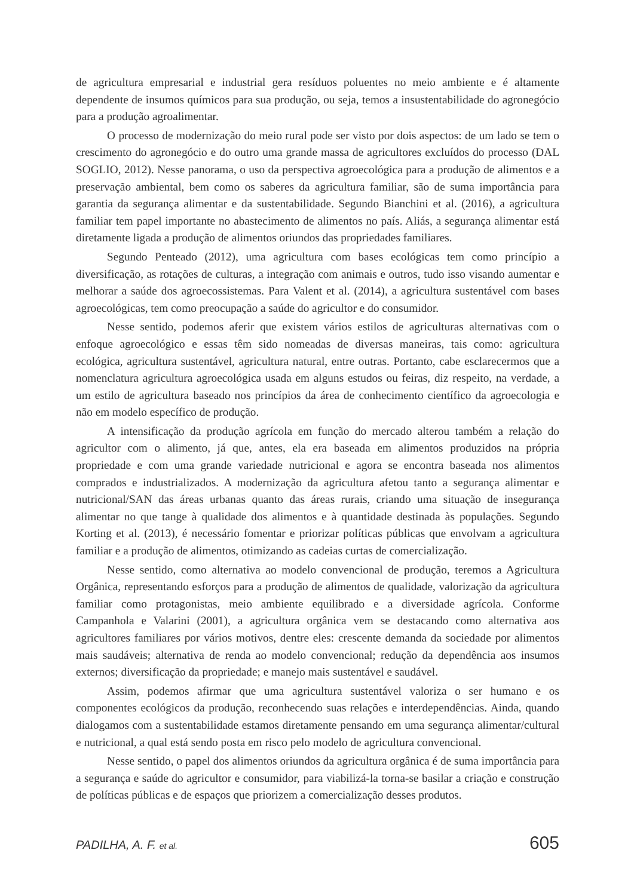de agricultura empresarial e industrial gera resíduos poluentes no meio ambiente e é altamente dependente de insumos químicos para sua produção, ou seja, temos a insustentabilidade do agronegócio para a produção agroalimentar.
O processo de modernização do meio rural pode ser visto por dois aspectos: de um lado se tem o crescimento do agronegócio e do outro uma grande massa de agricultores excluídos do processo (DAL SOGLIO, 2012). Nesse panorama, o uso da perspectiva agroecológica para a produção de alimentos e a preservação ambiental, bem como os saberes da agricultura familiar, são de suma importância para garantia da segurança alimentar e da sustentabilidade. Segundo Bianchini et al. (2016), a agricultura familiar tem papel importante no abastecimento de alimentos no país. Aliás, a segurança alimentar está diretamente ligada a produção de alimentos oriundos das propriedades familiares.
Segundo Penteado (2012), uma agricultura com bases ecológicas tem como princípio a diversificação, as rotações de culturas, a integração com animais e outros, tudo isso visando aumentar e melhorar a saúde dos agroecossistemas. Para Valent et al. (2014), a agricultura sustentável com bases agroecológicas, tem como preocupação a saúde do agricultor e do consumidor.
Nesse sentido, podemos aferir que existem vários estilos de agriculturas alternativas com o enfoque agroecológico e essas têm sido nomeadas de diversas maneiras, tais como: agricultura ecológica, agricultura sustentável, agricultura natural, entre outras. Portanto, cabe esclarecermos que a nomenclatura agricultura agroecológica usada em alguns estudos ou feiras, diz respeito, na verdade, a um estilo de agricultura baseado nos princípios da área de conhecimento científico da agroecologia e não em modelo específico de produção.
A intensificação da produção agrícola em função do mercado alterou também a relação do agricultor com o alimento, já que, antes, ela era baseada em alimentos produzidos na própria propriedade e com uma grande variedade nutricional e agora se encontra baseada nos alimentos comprados e industrializados. A modernização da agricultura afetou tanto a segurança alimentar e nutricional/SAN das áreas urbanas quanto das áreas rurais, criando uma situação de insegurança alimentar no que tange à qualidade dos alimentos e à quantidade destinada às populações. Segundo Korting et al. (2013), é necessário fomentar e priorizar políticas públicas que envolvam a agricultura familiar e a produção de alimentos, otimizando as cadeias curtas de comercialização.
Nesse sentido, como alternativa ao modelo convencional de produção, teremos a Agricultura Orgânica, representando esforços para a produção de alimentos de qualidade, valorização da agricultura familiar como protagonistas, meio ambiente equilibrado e a diversidade agrícola. Conforme Campanhola e Valarini (2001), a agricultura orgânica vem se destacando como alternativa aos agricultores familiares por vários motivos, dentre eles: crescente demanda da sociedade por alimentos mais saudáveis; alternativa de renda ao modelo convencional; redução da dependência aos insumos externos; diversificação da propriedade; e manejo mais sustentável e saudável.
Assim, podemos afirmar que uma agricultura sustentável valoriza o ser humano e os componentes ecológicos da produção, reconhecendo suas relações e interdependências. Ainda, quando dialogamos com a sustentabilidade estamos diretamente pensando em uma segurança alimentar/cultural e nutricional, a qual está sendo posta em risco pelo modelo de agricultura convencional.
Nesse sentido, o papel dos alimentos oriundos da agricultura orgânica é de suma importância para a segurança e saúde do agricultor e consumidor, para viabilizá-la torna-se basilar a criação e construção de políticas públicas e de espaços que priorizem a comercialização desses produtos.
PADILHA, A. F. et al. 605